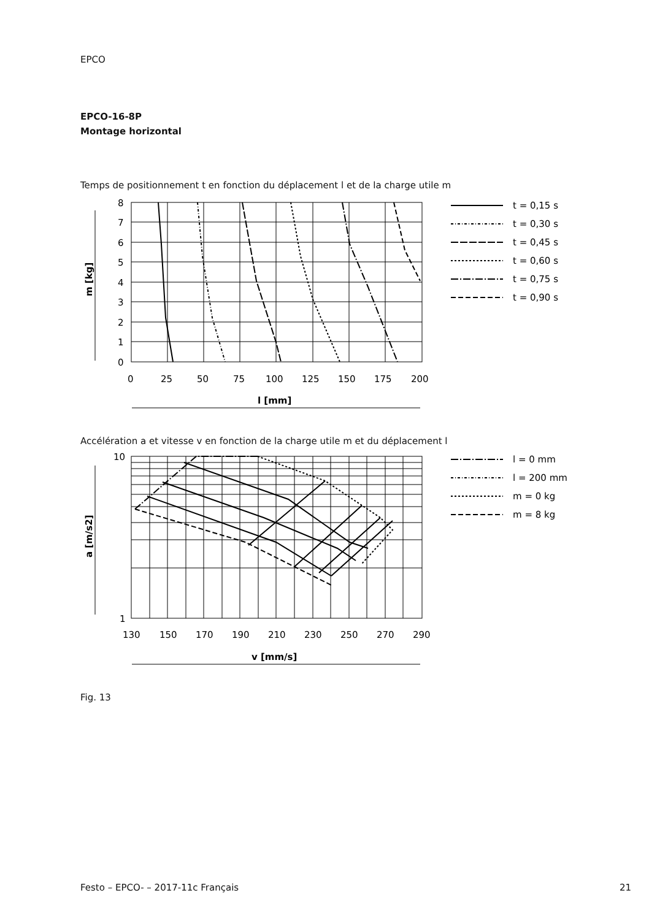EPCO
EPCO-16-8P
Montage horizontal
Temps de positionnement t en fonction du déplacement l et de la charge utile m
8
7
6
5
4
3
2
1
0
0
25
50
75
100
125
150
175
200
l [mm]
m [kg]
t = 0,15 s
t = 0,30 s
t = 0,45 s
t = 0,60 s
t = 0,75 s
t = 0,90 s
Accélération a et vitesse v en fonction de la charge utile m et du déplacement l
10
1
130
150
170
190
210
230
250
270
290
v [mm/s]
a [m/s2]
l = 0 mm
l = 200 mm
m = 0 kg
m = 8 kg
Fig. 13
Festo – EPCO- – 2017-11c Français
21